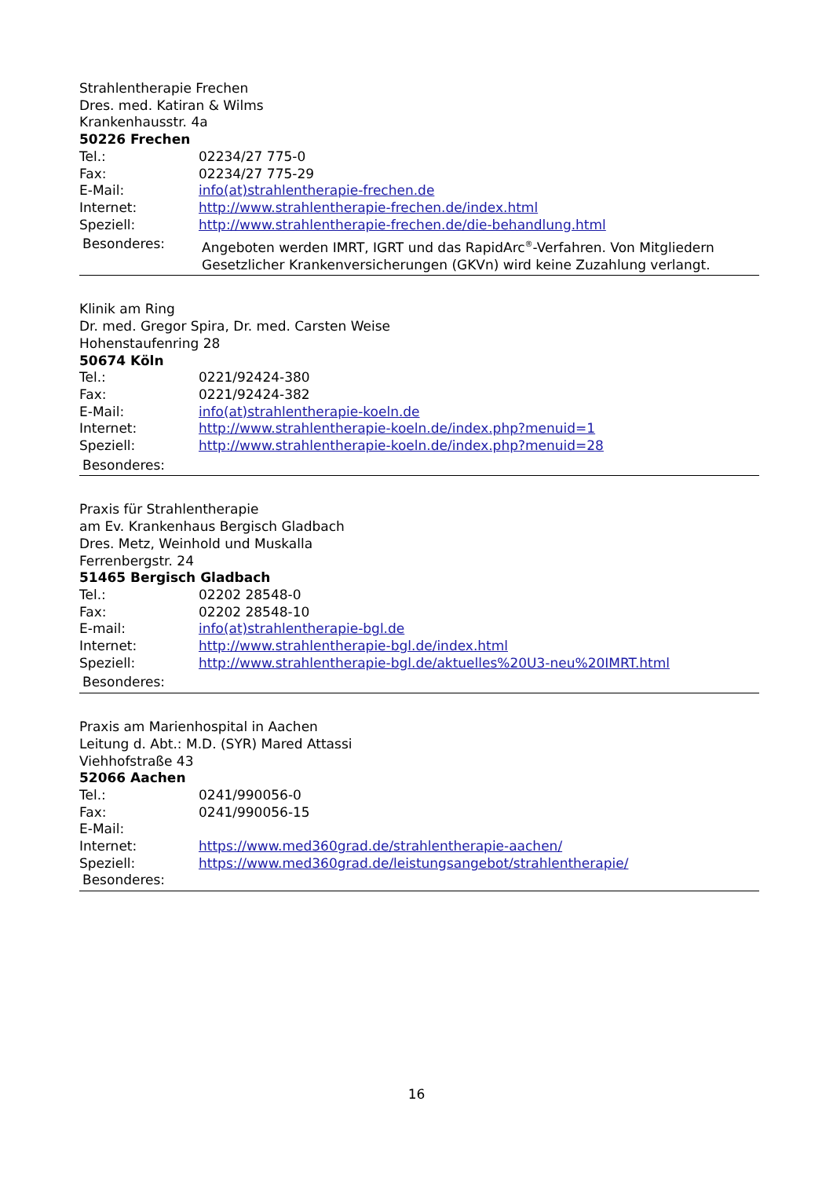Strahlentherapie Frechen
Dres. med. Katiran & Wilms
Krankenhausstr. 4a
50226 Frechen
Tel.: 02234/27 775-0
Fax: 02234/27 775-29
E-Mail: info(at)strahlentherapie-frechen.de
Internet: http://www.strahlentherapie-frechen.de/index.html
Speziell: http://www.strahlentherapie-frechen.de/die-behandlung.html
Besonderes: Angeboten werden IMRT, IGRT und das RapidArc<sup>®</sup>-Verfahren. Von Mitgliedern Gesetzlicher Krankenversicherungen (GKVn) wird keine Zuzahlung verlangt.
Klinik am Ring
Dr. med. Gregor Spira, Dr. med. Carsten Weise
Hohenstaufenring 28
50674 Köln
Tel.: 0221/92424-380
Fax: 0221/92424-382
E-Mail: info(at)strahlentherapie-koeln.de
Internet: http://www.strahlentherapie-koeln.de/index.php?menuid=1
Speziell: http://www.strahlentherapie-koeln.de/index.php?menuid=28
Besonderes:
Praxis für Strahlentherapie
am Ev. Krankenhaus Bergisch Gladbach
Dres. Metz, Weinhold und Muskalla
Ferrenbergstr. 24
51465 Bergisch Gladbach
Tel.: 02202 28548-0
Fax: 02202 28548-10
E-mail: info(at)strahlentherapie-bgl.de
Internet: http://www.strahlentherapie-bgl.de/index.html
Speziell: http://www.strahlentherapie-bgl.de/aktuelles%20U3-neu%20IMRT.html
Besonderes:
Praxis am Marienhospital in Aachen
Leitung d. Abt.: M.D. (SYR) Mared Attassi
Viehhofstraße 43
52066 Aachen
Tel.: 0241/990056-0
Fax: 0241/990056-15
E-Mail:
Internet: https://www.med360grad.de/strahlentherapie-aachen/
Speziell: https://www.med360grad.de/leistungsangebot/strahlentherapie/
Besonderes:
16